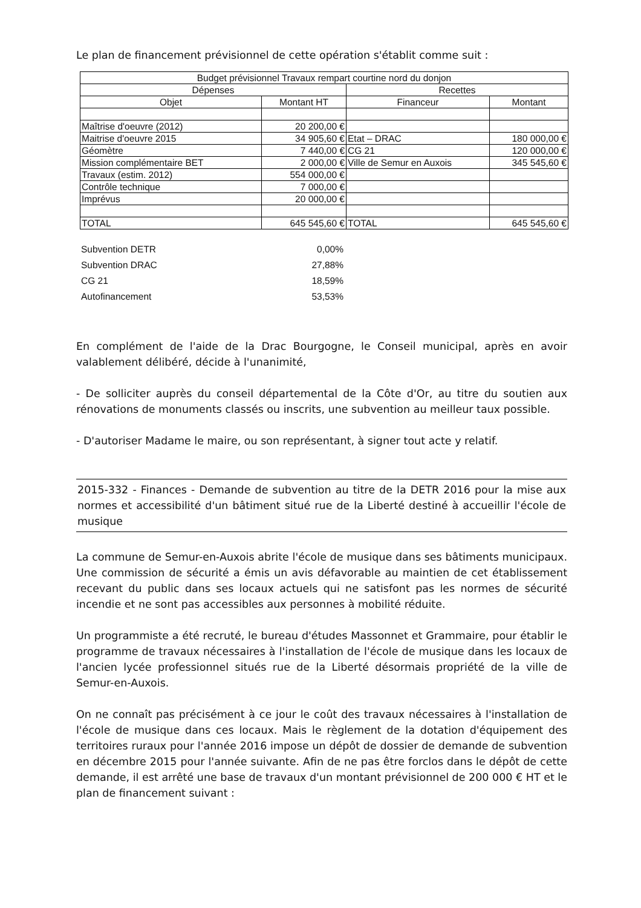Le plan de financement prévisionnel de cette opération s'établit comme suit :
| Budget prévisionnel Travaux rempart courtine nord du donjon | | | |
| --- | --- | --- | --- |
| Dépenses | | Recettes | |
| Objet | Montant HT | Financeur | Montant |
| Maîtrise d'oeuvre (2012) | 20 200,00 € | | |
| Maitrise d'oeuvre 2015 | 34 905,60 € | Etat – DRAC | 180 000,00 € |
| Géomètre | 7 440,00 € | CG 21 | 120 000,00 € |
| Mission complémentaire BET | 2 000,00 € | Ville de Semur en Auxois | 345 545,60 € |
| Travaux (estim. 2012) | 554 000,00 € | | |
| Contrôle technique | 7 000,00 € | | |
| Imprévus | 20 000,00 € | | |
| TOTAL | 645 545,60 € | TOTAL | 645 545,60 € |
| Subvention DETR | 0,00% |
| Subvention DRAC | 27,88% |
| CG 21 | 18,59% |
| Autofinancement | 53,53% |
En complément de l'aide de la Drac Bourgogne, le Conseil municipal, après en avoir valablement délibéré, décide à l'unanimité,
- De solliciter auprès du conseil départemental de la Côte d'Or, au titre du soutien aux rénovations de monuments classés ou inscrits, une subvention au meilleur taux possible.
- D'autoriser Madame le maire, ou son représentant, à signer tout acte y relatif.
2015-332 - Finances - Demande de subvention au titre de la DETR 2016 pour la mise aux normes et accessibilité d'un bâtiment situé rue de la Liberté destiné à accueillir l'école de musique
La commune de Semur-en-Auxois abrite l'école de musique dans ses bâtiments municipaux. Une commission de sécurité a émis un avis défavorable au maintien de cet établissement recevant du public dans ses locaux actuels qui ne satisfont pas les normes de sécurité incendie et ne sont pas accessibles aux personnes à mobilité réduite.
Un programmiste a été recruté, le bureau d'études Massonnet et Grammaire, pour établir le programme de travaux nécessaires à l'installation de l'école de musique dans les locaux de l'ancien lycée professionnel situés rue de la Liberté désormais propriété de la ville de Semur-en-Auxois.
On ne connaît pas précisément à ce jour le coût des travaux nécessaires à l'installation de l'école de musique dans ces locaux. Mais le règlement de la dotation d'équipement des territoires ruraux pour l'année 2016 impose un dépôt de dossier de demande de subvention en décembre 2015 pour l'année suivante. Afin de ne pas être forclos dans le dépôt de cette demande, il est arrêté une base de travaux d'un montant prévisionnel de 200 000 € HT et le plan de financement suivant :